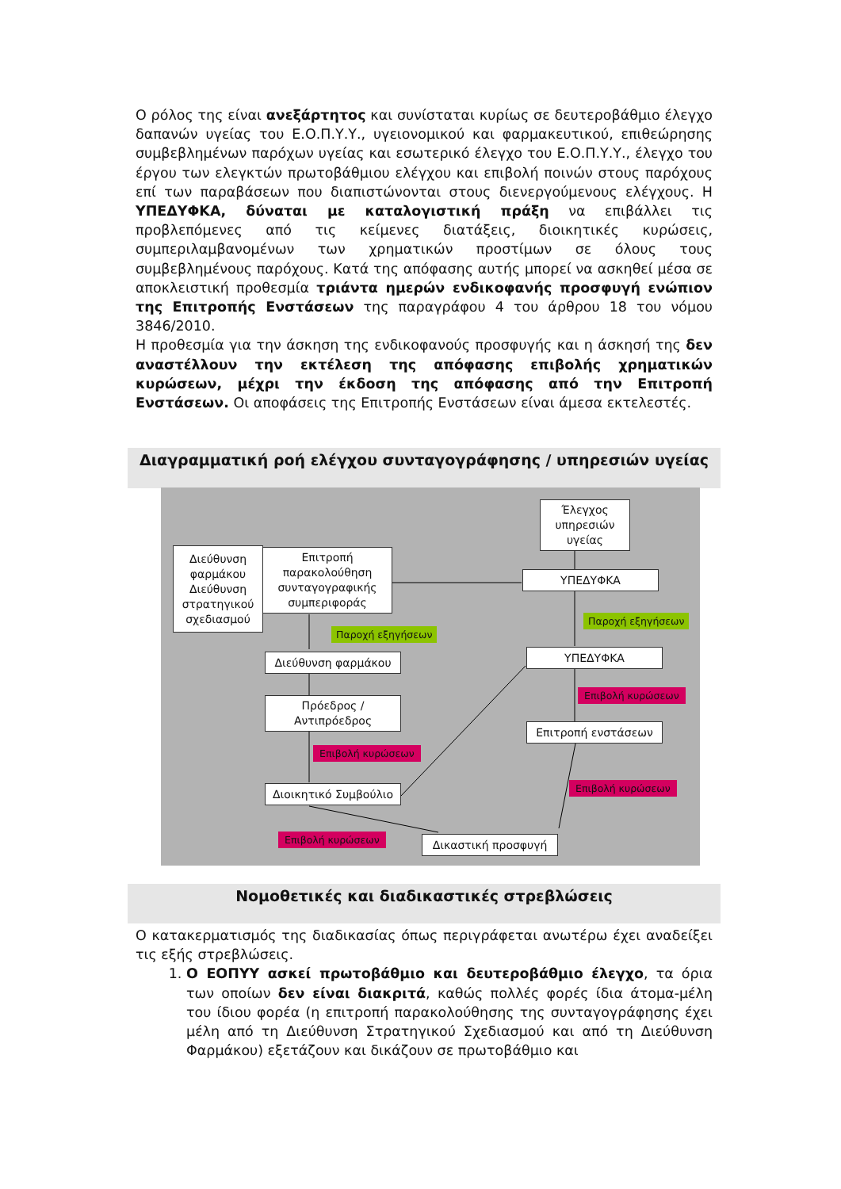Ο ρόλος της είναι ανεξάρτητος και συνίσταται κυρίως σε δευτεροβάθμιο έλεγχο δαπανών υγείας του Ε.Ο.Π.Υ.Υ., υγειονομικού και φαρμακευτικού, επιθεώρησης συμβεβλημένων παρόχων υγείας και εσωτερικό έλεγχο του Ε.Ο.Π.Υ.Υ., έλεγχο του έργου των ελεγκτών πρωτοβάθμιου ελέγχου και επιβολή ποινών στους παρόχους επί των παραβάσεων που διαπιστώνονται στους διενεργούμενους ελέγχους. Η ΥΠΕΔΥΦΚΑ, δύναται με καταλογιστική πράξη να επιβάλλει τις προβλεπόμενες από τις κείμενες διατάξεις, διοικητικές κυρώσεις, συμπεριλαμβανομένων των χρηματικών προστίμων σε όλους τους συμβεβλημένους παρόχους. Κατά της απόφασης αυτής μπορεί να ασκηθεί μέσα σε αποκλειστική προθεσμία τριάντα ημερών ενδικοφανής προσφυγή ενώπιον της Επιτροπής Ενστάσεων της παραγράφου 4 του άρθρου 18 του νόμου 3846/2010.
Η προθεσμία για την άσκηση της ενδικοφανούς προσφυγής και η άσκησή της δεν αναστέλλουν την εκτέλεση της απόφασης επιβολής χρηματικών κυρώσεων, μέχρι την έκδοση της απόφασης από την Επιτροπή Ενστάσεων. Οι αποφάσεις της Επιτροπής Ενστάσεων είναι άμεσα εκτελεστές.
Διαγραμματική ροή ελέγχου συνταγογράφησης / υπηρεσιών υγείας
Διεύθυνση φαρμάκου
Διεύθυνση στρατηγικού σχεδιασμού
Επιτροπή παρακολούθηση συνταγογραφικής συμπεριφοράς
Έλεγχος υπηρεσιών υγείας
ΥΠΕΔΥΦΚΑ
Παροχή εξηγήσεων
Παροχή εξηγήσεων
Διεύθυνση φαρμάκου ΥΠΕΔΥΦΚΑ
Πρόεδρος / Αντιπρόεδρος
Επιβολή κυρώσεων
Επιτροπή ενστάσεων
Επιβολή κυρώσεων
Επιβολή κυρώσεων
Διοικητικό Συμβούλιο
Επιβολή κυρώσεων Δικαστική προσφυγή
Νομοθετικές και διαδικαστικές στρεβλώσεις
Ο κατακερματισμός της διαδικασίας όπως περιγράφεται ανωτέρω έχει αναδείξει τις εξής στρεβλώσεις.
1. Ο ΕΟΠΥΥ ασκεί πρωτοβάθμιο και δευτεροβάθμιο έλεγχο, τα όρια των οποίων δεν είναι διακριτά, καθώς πολλές φορές ίδια άτομα-μέλη του ίδιου φορέα (η επιτροπή παρακολούθησης της συνταγογράφησης έχει μέλη από τη Διεύθυνση Στρατηγικού Σχεδιασμού και από τη Διεύθυνση Φαρμάκου) εξετάζουν και δικάζουν σε πρωτοβάθμιο και